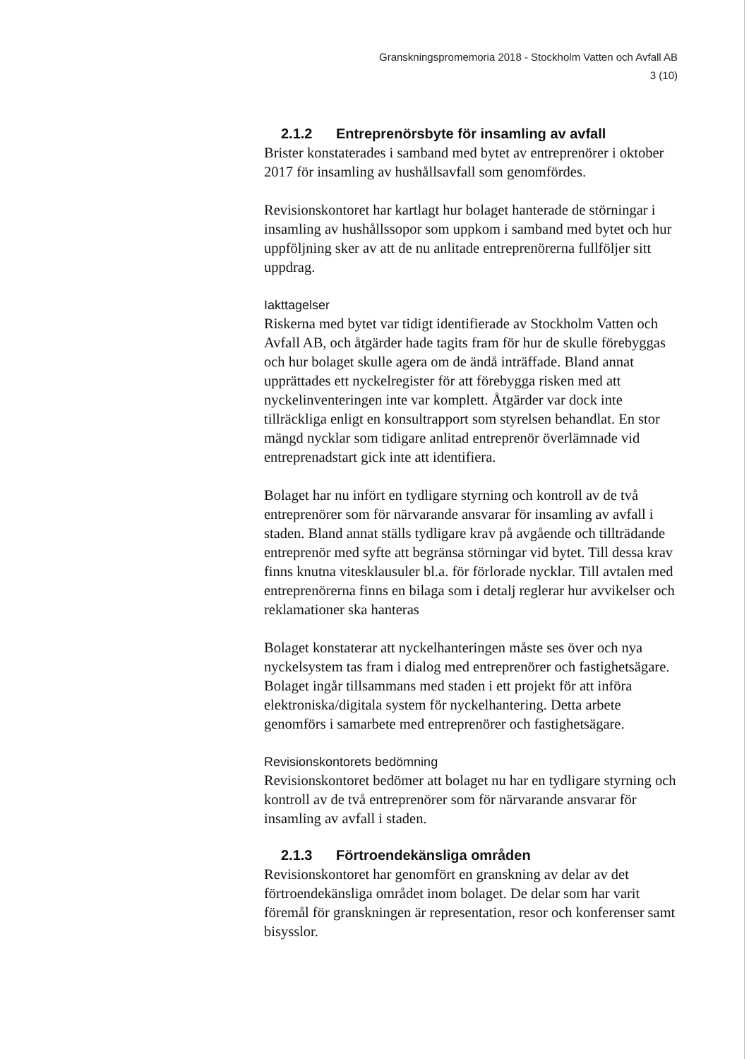Granskningspromemoria 2018 - Stockholm Vatten och Avfall AB
3 (10)
2.1.2 Entreprenörsbyte för insamling av avfall
Brister konstaterades i samband med bytet av entreprenörer i oktober 2017 för insamling av hushållsavfall som genomfördes.
Revisionskontoret har kartlagt hur bolaget hanterade de störningar i insamling av hushållssopor som uppkom i samband med bytet och hur uppföljning sker av att de nu anlitade entreprenörerna fullföljer sitt uppdrag.
Iakttagelser
Riskerna med bytet var tidigt identifierade av Stockholm Vatten och Avfall AB, och åtgärder hade tagits fram för hur de skulle förebyggas och hur bolaget skulle agera om de ändå inträffade. Bland annat upprättades ett nyckelregister för att förebygga risken med att nyckelinventeringen inte var komplett. Åtgärder var dock inte tillräckliga enligt en konsultrapport som styrelsen behandlat. En stor mängd nycklar som tidigare anlitad entreprenör överlämnade vid entreprenadstart gick inte att identifiera.
Bolaget har nu infört en tydligare styrning och kontroll av de två entreprenörer som för närvarande ansvarar för insamling av avfall i staden. Bland annat ställs tydligare krav på avgående och tillträdande entreprenör med syfte att begränsa störningar vid bytet. Till dessa krav finns knutna vitesklausuler bl.a. för förlorade nycklar. Till avtalen med entreprenörerna finns en bilaga som i detalj reglerar hur avvikelser och reklamationer ska hanteras
Bolaget konstaterar att nyckelhanteringen måste ses över och nya nyckelsystem tas fram i dialog med entreprenörer och fastighetsägare. Bolaget ingår tillsammans med staden i ett projekt för att införa elektroniska/digitala system för nyckelhantering. Detta arbete genomförs i samarbete med entreprenörer och fastighetsägare.
Revisionskontorets bedömning
Revisionskontoret bedömer att bolaget nu har en tydligare styrning och kontroll av de två entreprenörer som för närvarande ansvarar för insamling av avfall i staden.
2.1.3 Förtroendekänsliga områden
Revisionskontoret har genomfört en granskning av delar av det förtroendekänsliga området inom bolaget. De delar som har varit föremål för granskningen är representation, resor och konferenser samt bisysslor.